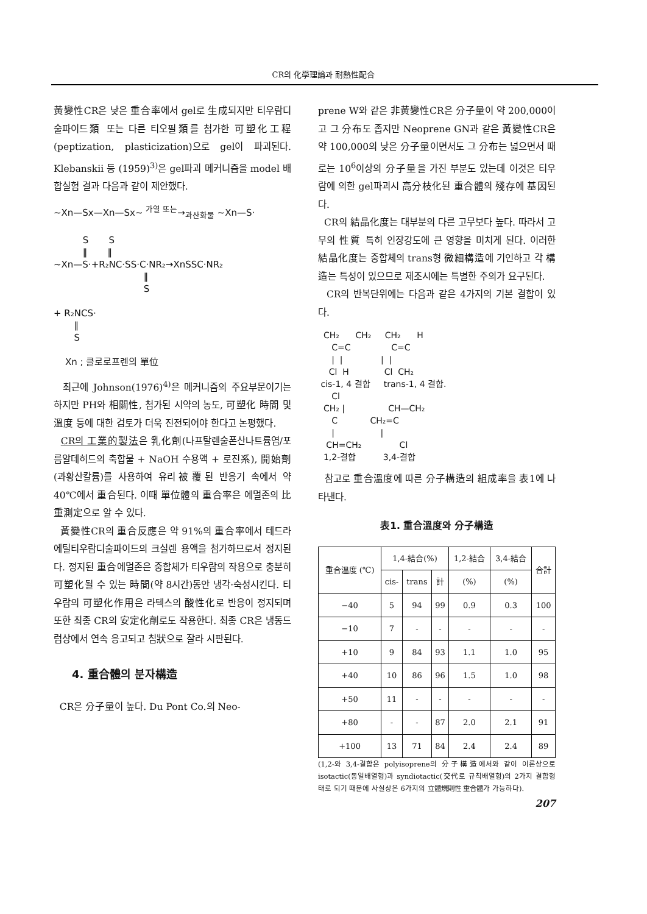CR의 化學理論과 耐熱性配合
黃變性CR은 낮은 重合率에서 gel로 生成되지만 티우람디술파이드類 또는 다른 티오필類를 첨가한 可塑化工程(peptization, plasticization)으로 gel이 파괴된다. Klebanskii 등 (1959)<sup>3)</sup>은 gel파괴 메커니즘을 model 배합실험 결과 다음과 같이 제안했다.
~Xn—Sx—Xn—Sx~ <sup>가열 또는</sup>→<sub>과산화물</sub> ~Xn—S· S S ‖ ‖ ~Xn—S·+R₂NC·SS·C·NR₂→XnSSC·NR₂ ‖ S + R₂NCS· ‖ S Xn ; 클로로프렌의 單位
최근에 Johnson(1976)<sup>4)</sup>은 메커니즘의 주요부문이기는 하지만 PH와 相關性, 첨가된 시약의 농도, 可塑化 時間 및 溫度 등에 대한 검토가 더욱 진전되어야 한다고 논평했다.
CR의 工業的製法은 乳化劑(나프탈렌술폰산나트륨염/포름알데히드의 축합물 + NaOH 수용액 + 로진系), 開始劑(과황산칼륨)를 사용하여 유리被覆된 반응기 속에서 약 40℃에서 重合된다. 이때 單位體의 重合率은 에멀존의 比重測定으로 알 수 있다.
黃變性CR의 重合反應은 약 91%의 重合率에서 테드라에틸티우람디술파이드의 크실렌 용액을 첨가하므로서 정지된다. 정지된 重合에멀존은 중합체가 티우람의 작용으로 충분히 可塑化될 수 있는 時間(약 8시간)동안 냉각·숙성시킨다. 티우람의 可塑化作用은 라텍스의 酸性化로 반응이 정지되며 또한 최종 CR의 安定化劑로도 작용한다. 최종 CR은 냉동드럼상에서 연속 응고되고 칩狀으로 잘라 시판된다.
4. 重合體의 분자構造
CR은 分子量이 높다. Du Pont Co.의 Neo-
prene W와 같은 非黃變性CR은 分子量이 약 200,000이고 그 分布도 좁지만 Neoprene GN과 같은 黃變性CR은 약 100,000의 낮은 分子量이면서도 그 分布는 넓으면서 때로는 10<sup>6</sup>이상의 分子量을 가진 부분도 있는데 이것은 티우람에 의한 gel파괴시 高分枝化된 重合體의 殘存에 基因된다.
CR의 結晶化度는 대부분의 다른 고무보다 높다. 따라서 고무의 性質 특히 인장강도에 큰 영향을 미치게 된다. 이러한 結晶化度는 중합체의 trans형 微細構造에 기인하고 각 構造는 특성이 있으므로 제조시에는 특별한 주의가 요구된다.
CR의 반복단위에는 다음과 같은 4가지의 기본 결합이 있다.
CH₂ CH₂ CH₂ H C=C C=C | | | | Cl H Cl CH₂ cis-1, 4 결합 trans-1, 4 결합. Cl CH₂ | CH—CH₂ C CH₂=C | | CH=CH₂ Cl 1,2-결합 3,4-결합
참고로 重合溫度에 따른 分子構造의 組成率을 表1에 나타낸다.
表1. 重合溫度와 分子構造
| 重合溫度 (℃) | 1,4-結合(%) | | | 1,2-結合 | 3,4-結合 | 合計 |
| --- | --- | --- | --- | --- | --- | --- |
| | cis- | trans | 計 | (%) | (%) | |
| −40 | 5 | 94 | 99 | 0.9 | 0.3 | 100 |
| −10 | 7 | - | - | - | - | - |
| +10 | 9 | 84 | 93 | 1.1 | 1.0 | 95 |
| +40 | 10 | 86 | 96 | 1.5 | 1.0 | 98 |
| +50 | 11 | - | - | - | - | - |
| +80 | - | - | 87 | 2.0 | 2.1 | 91 |
| +100 | 13 | 71 | 84 | 2.4 | 2.4 | 89 |
(1,2-와 3,4-결합은 polyisoprene의 分子構造에서와 같이 이론상으로 isotactic(동일배열형)과 syndiotactic(交代로 규칙배열형)의 2가지 결합형태로 되기 때문에 사실상은 6가지의 立體規則性 重合體가 가능하다).
207